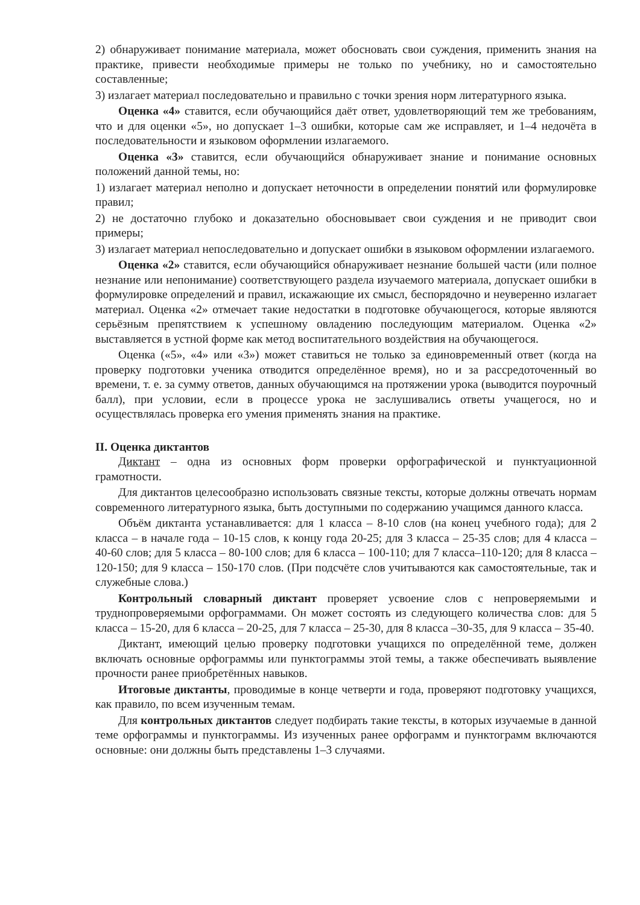2) обнаруживает понимание материала, может обосновать свои суждения, применить знания на практике, привести необходимые примеры не только по учебнику, но и самостоятельно составленные;
3) излагает материал последовательно и правильно с точки зрения норм литературного языка.
Оценка «4» ставится, если обучающийся даёт ответ, удовлетворяющий тем же требованиям, что и для оценки «5», но допускает 1–3 ошибки, которые сам же исправляет, и 1–4 недочёта в последовательности и языковом оформлении излагаемого.
Оценка «3» ставится, если обучающийся обнаруживает знание и понимание основных положений данной темы, но:
1) излагает материал неполно и допускает неточности в определении понятий или формулировке правил;
2) не достаточно глубоко и доказательно обосновывает свои суждения и не приводит свои примеры;
3) излагает материал непоследовательно и допускает ошибки в языковом оформлении излагаемого.
Оценка «2» ставится, если обучающийся обнаруживает незнание большей части (или полное незнание или непонимание) соответствующего раздела изучаемого материала, допускает ошибки в формулировке определений и правил, искажающие их смысл, беспорядочно и неуверенно излагает материал. Оценка «2» отмечает такие недостатки в подготовке обучающегося, которые являются серьёзным препятствием к успешному овладению последующим материалом. Оценка «2» выставляется в устной форме как метод воспитательного воздействия на обучающегося.
Оценка («5», «4» или «3») может ставиться не только за единовременный ответ (когда на проверку подготовки ученика отводится определённое время), но и за рассредоточенный во времени, т. е. за сумму ответов, данных обучающимся на протяжении урока (выводится поурочный балл), при условии, если в процессе урока не заслушивались ответы учащегося, но и осуществлялась проверка его умения применять знания на практике.
II. Оценка диктантов
Диктант – одна из основных форм проверки орфографической и пунктуационной грамотности.
Для диктантов целесообразно использовать связные тексты, которые должны отвечать нормам современного литературного языка, быть доступными по содержанию учащимся данного класса.
Объём диктанта устанавливается: для 1 класса – 8-10 слов (на конец учебного года); для 2 класса – в начале года – 10-15 слов, к концу года 20-25; для 3 класса – 25-35 слов; для 4 класса – 40-60 слов; для 5 класса – 80-100 слов; для 6 класса – 100-110; для 7 класса–110-120; для 8 класса – 120-150; для 9 класса – 150-170 слов. (При подсчёте слов учитываются как самостоятельные, так и служебные слова.)
Контрольный словарный диктант проверяет усвоение слов с непроверяемыми и труднопроверяемыми орфограммами. Он может состоять из следующего количества слов: для 5 класса – 15-20, для 6 класса – 20-25, для 7 класса – 25-30, для 8 класса –30-35, для 9 класса – 35-40.
Диктант, имеющий целью проверку подготовки учащихся по определённой теме, должен включать основные орфограммы или пунктограммы этой темы, а также обеспечивать выявление прочности ранее приобретённых навыков.
Итоговые диктанты, проводимые в конце четверти и года, проверяют подготовку учащихся, как правило, по всем изученным темам.
Для контрольных диктантов следует подбирать такие тексты, в которых изучаемые в данной теме орфограммы и пунктограммы. Из изученных ранее орфограмм и пунктограмм включаются основные: они должны быть представлены 1–3 случаями.